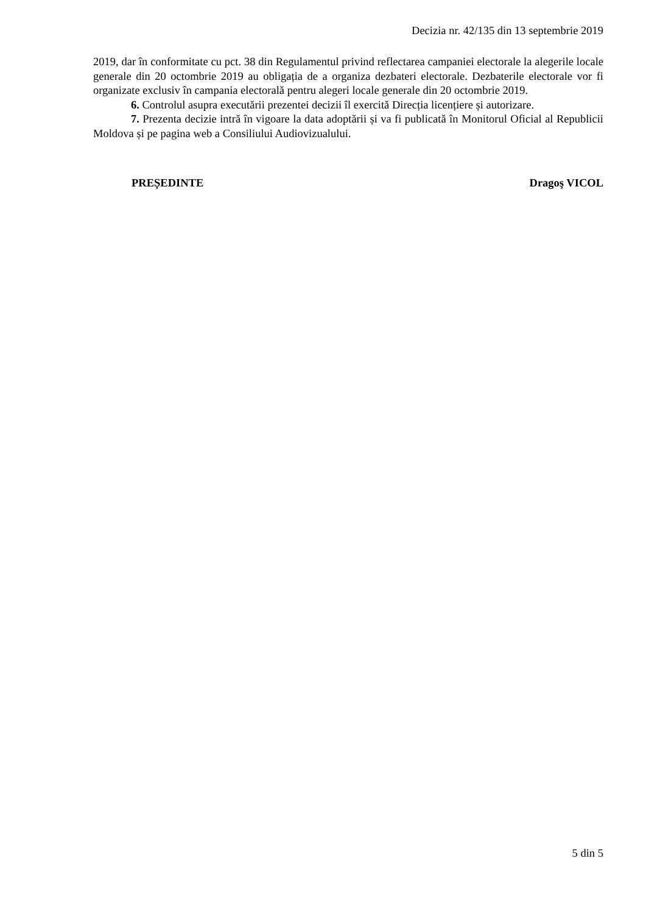Decizia nr. 42/135 din 13 septembrie 2019
2019, dar în conformitate cu pct. 38 din Regulamentul privind reflectarea campaniei electorale la alegerile locale generale din 20 octombrie 2019 au obligația de a organiza dezbateri electorale. Dezbaterile electorale vor fi organizate exclusiv în campania electorală pentru alegeri locale generale din 20 octombrie 2019.
6. Controlul asupra executării prezentei decizii îl exercită Direcția licențiere și autorizare.
7. Prezenta decizie intră în vigoare la data adoptării și va fi publicată în Monitorul Oficial al Republicii Moldova și pe pagina web a Consiliului Audiovizualului.
PREȘEDINTE Dragoş VICOL
5 din 5